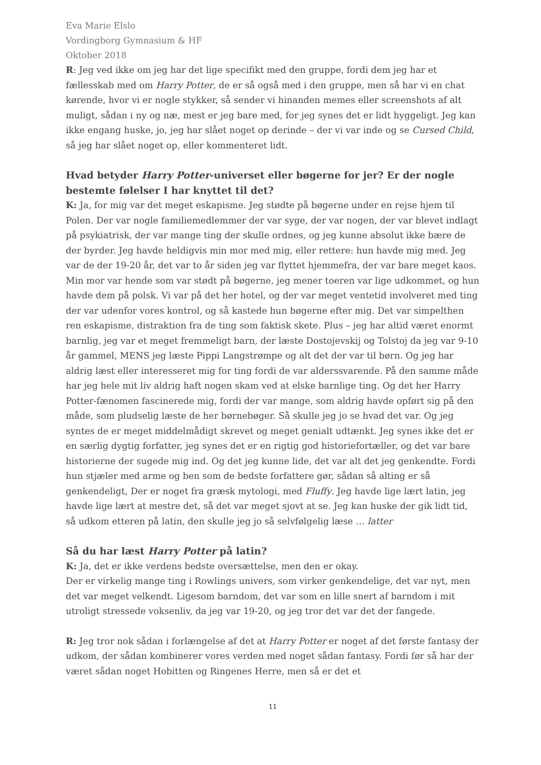Eva Marie Elslo
Vordingborg Gymnasium & HF
Oktober 2018
R: Jeg ved ikke om jeg har det lige specifikt med den gruppe, fordi dem jeg har et fællesskab med om Harry Potter, de er så også med i den gruppe, men så har vi en chat kørende, hvor vi er nogle stykker, så sender vi hinanden memes eller screenshots af alt muligt, sådan i ny og næ, mest er jeg bare med, for jeg synes det er lidt hyggeligt. Jeg kan ikke engang huske, jo, jeg har slået noget op derinde – der vi var inde og se Cursed Child, så jeg har slået noget op, eller kommenteret lidt.
Hvad betyder Harry Potter-universet eller bøgerne for jer? Er der nogle bestemte følelser I har knyttet til det?
K: Ja, for mig var det meget eskapisme. Jeg stødte på bøgerne under en rejse hjem til Polen. Der var nogle familiemedlemmer der var syge, der var nogen, der var blevet indlagt på psykiatrisk, der var mange ting der skulle ordnes, og jeg kunne absolut ikke bære de der byrder. Jeg havde heldigvis min mor med mig, eller rettere: hun havde mig med. Jeg var de der 19-20 år, det var to år siden jeg var flyttet hjemmefra, der var bare meget kaos. Min mor var hende som var stødt på bøgerne, jeg mener toeren var lige udkommet, og hun havde dem på polsk. Vi var på det her hotel, og der var meget ventetid involveret med ting der var udenfor vores kontrol, og så kastede hun bøgerne efter mig. Det var simpelthen ren eskapisme, distraktion fra de ting som faktisk skete. Plus – jeg har altid været enormt barnlig, jeg var et meget fremmeligt barn, der læste Dostojevskij og Tolstoj da jeg var 9-10 år gammel, MENS jeg læste Pippi Langstrømpe og alt det der var til børn. Og jeg har aldrig læst eller interesseret mig for ting fordi de var alderssvarende. På den samme måde har jeg hele mit liv aldrig haft nogen skam ved at elske barnlige ting. Og det her Harry Potter-fænomen fascinerede mig, fordi der var mange, som aldrig havde opført sig på den måde, som pludselig læste de her børnebøger. Så skulle jeg jo se hvad det var. Og jeg syntes de er meget middelmådigt skrevet og meget genialt udtænkt. Jeg synes ikke det er en særlig dygtig forfatter, jeg synes det er en rigtig god historiefortæller, og det var bare historierne der sugede mig ind. Og det jeg kunne lide, det var alt det jeg genkendte. Fordi hun stjæler med arme og ben som de bedste forfattere gør, sådan så alting er så genkendeligt, Der er noget fra græsk mytologi, med Fluffy. Jeg havde lige lært latin, jeg havde lige lært at mestre det, så det var meget sjovt at se. Jeg kan huske der gik lidt tid, så udkom etteren på latin, den skulle jeg jo så selvfølgelig læse … latter
Så du har læst Harry Potter på latin?
K: Ja, det er ikke verdens bedste oversættelse, men den er okay.
Der er virkelig mange ting i Rowlings univers, som virker genkendelige, det var nyt, men det var meget velkendt. Ligesom barndom, det var som en lille snert af barndom i mit utroligt stressede voksenliv, da jeg var 19-20, og jeg tror det var det der fangede.
R: Jeg tror nok sådan i forlængelse af det at Harry Potter er noget af det første fantasy der udkom, der sådan kombinerer vores verden med noget sådan fantasy. Fordi før så har der været sådan noget Hobitten og Ringenes Herre, men så er det et
11